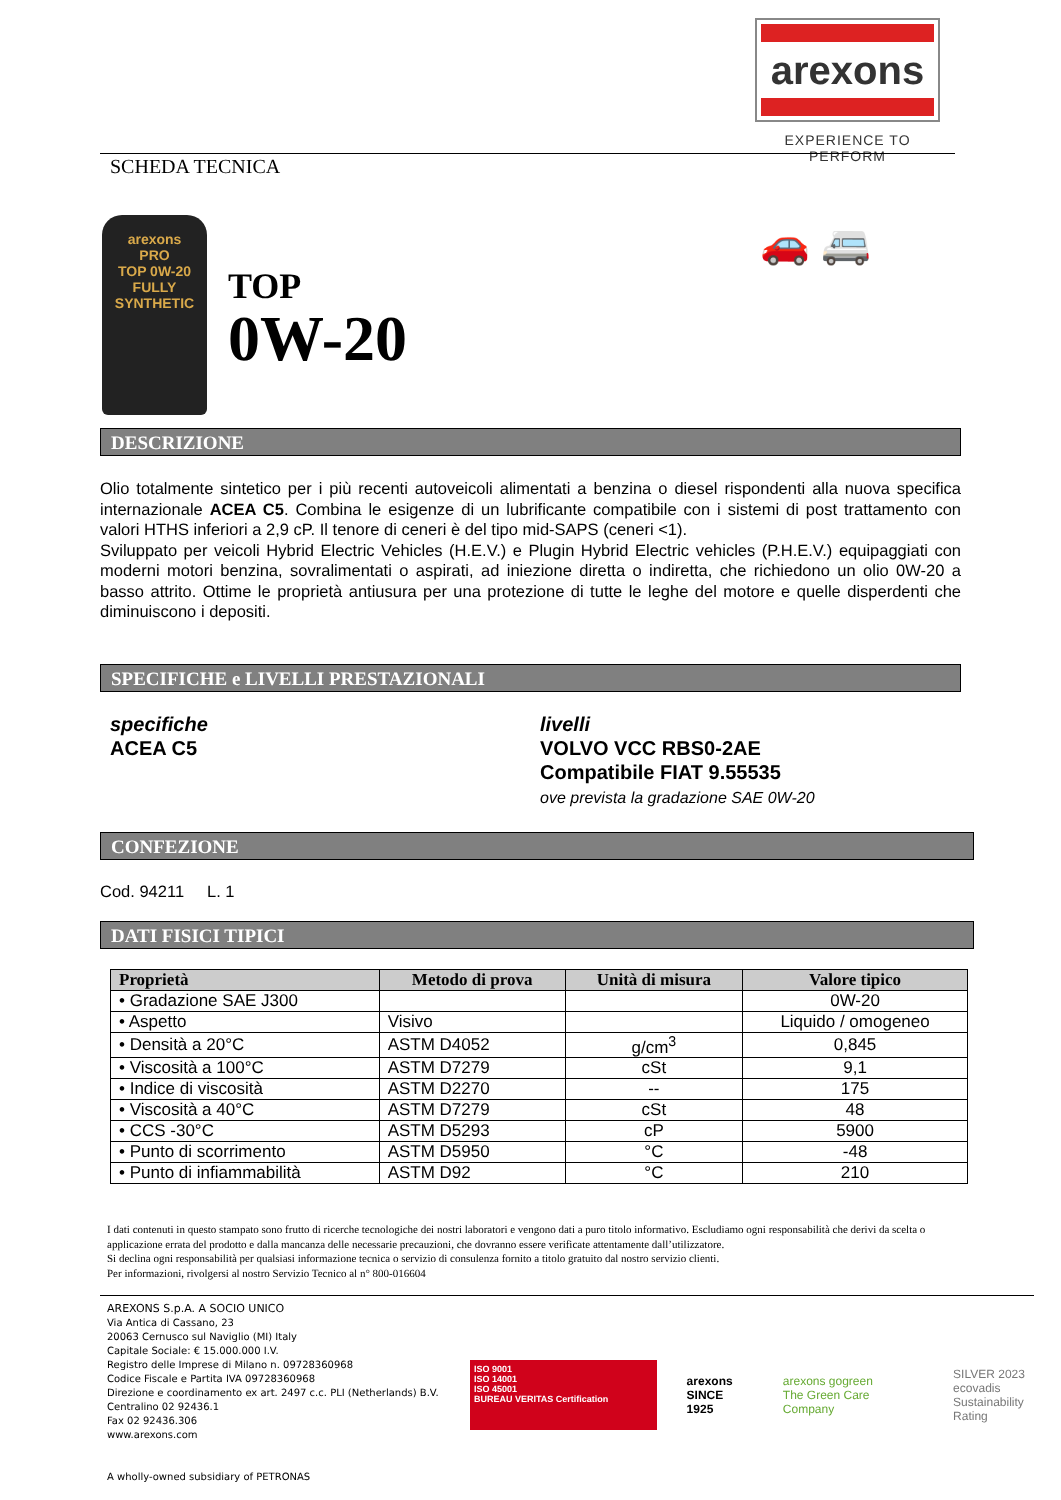arexons
EXPERIENCE TO PERFORM
SCHEDA TECNICA
arexons
PRO
TOP 0W-20
FULLY SYNTHETIC
TOP
0W-20
🚗 🚐
DESCRIZIONE
Olio totalmente sintetico per i più recenti autoveicoli alimentati a benzina o diesel rispondenti alla nuova specifica internazionale ACEA C5. Combina le esigenze di un lubrificante compatibile con i sistemi di post trattamento con valori HTHS inferiori a 2,9 cP. Il tenore di ceneri è del tipo mid-SAPS (ceneri <1).
Sviluppato per veicoli Hybrid Electric Vehicles (H.E.V.) e Plugin Hybrid Electric vehicles (P.H.E.V.) equipaggiati con moderni motori benzina, sovralimentati o aspirati, ad iniezione diretta o indiretta, che richiedono un olio 0W-20 a basso attrito. Ottime le proprietà antiusura per una protezione di tutte le leghe del motore e quelle disperdenti che diminuiscono i depositi.
SPECIFICHE e LIVELLI PRESTAZIONALI
specifiche
ACEA C5
livelli
VOLVO VCC RBS0-2AE
Compatibile FIAT 9.55535
ove prevista la gradazione SAE 0W-20
CONFEZIONE
Cod. 94211 L. 1
DATI FISICI TIPICI
| Proprietà | Metodo di prova | Unità di misura | Valore tipico |
| --- | --- | --- | --- |
| • Gradazione SAE J300 | | | 0W-20 |
| • Aspetto | Visivo | | Liquido / omogeneo |
| • Densità a 20°C | ASTM D4052 | g/cm<sup>3</sup> | 0,845 |
| • Viscosità a 100°C | ASTM D7279 | cSt | 9,1 |
| • Indice di viscosità | ASTM D2270 | -- | 175 |
| • Viscosità a 40°C | ASTM D7279 | cSt | 48 |
| • CCS -30°C | ASTM D5293 | cP | 5900 |
| • Punto di scorrimento | ASTM D5950 | °C | -48 |
| • Punto di infiammabilità | ASTM D92 | °C | 210 |
I dati contenuti in questo stampato sono frutto di ricerche tecnologiche dei nostri laboratori e vengono dati a puro titolo informativo. Escludiamo ogni responsabilità che derivi da scelta o applicazione errata del prodotto e dalla mancanza delle necessarie precauzioni, che dovranno essere verificate attentamente dall’utilizzatore.
Si declina ogni responsabilità per qualsiasi informazione tecnica o servizio di consulenza fornito a titolo gratuito dal nostro servizio clienti.
Per informazioni, rivolgersi al nostro Servizio Tecnico al n° 800-016604
AREXONS S.p.A. A SOCIO UNICO
Via Antica di Cassano, 23
20063 Cernusco sul Naviglio (MI) Italy
Capitale Sociale: € 15.000.000 I.V.
Registro delle Imprese di Milano n. 09728360968
Codice Fiscale e Partita IVA 09728360968
Direzione e coordinamento ex art. 2497 c.c. PLI (Netherlands) B.V.
Centralino 02 92436.1
Fax 02 92436.306
www.arexons.com
A wholly-owned subsidiary of PETRONAS
ISO 9001
ISO 14001
ISO 45001
BUREAU VERITAS Certification
arexons
SINCE 1925
arexons gogreen
The Green Care Company
SILVER 2023
ecovadis
Sustainability Rating